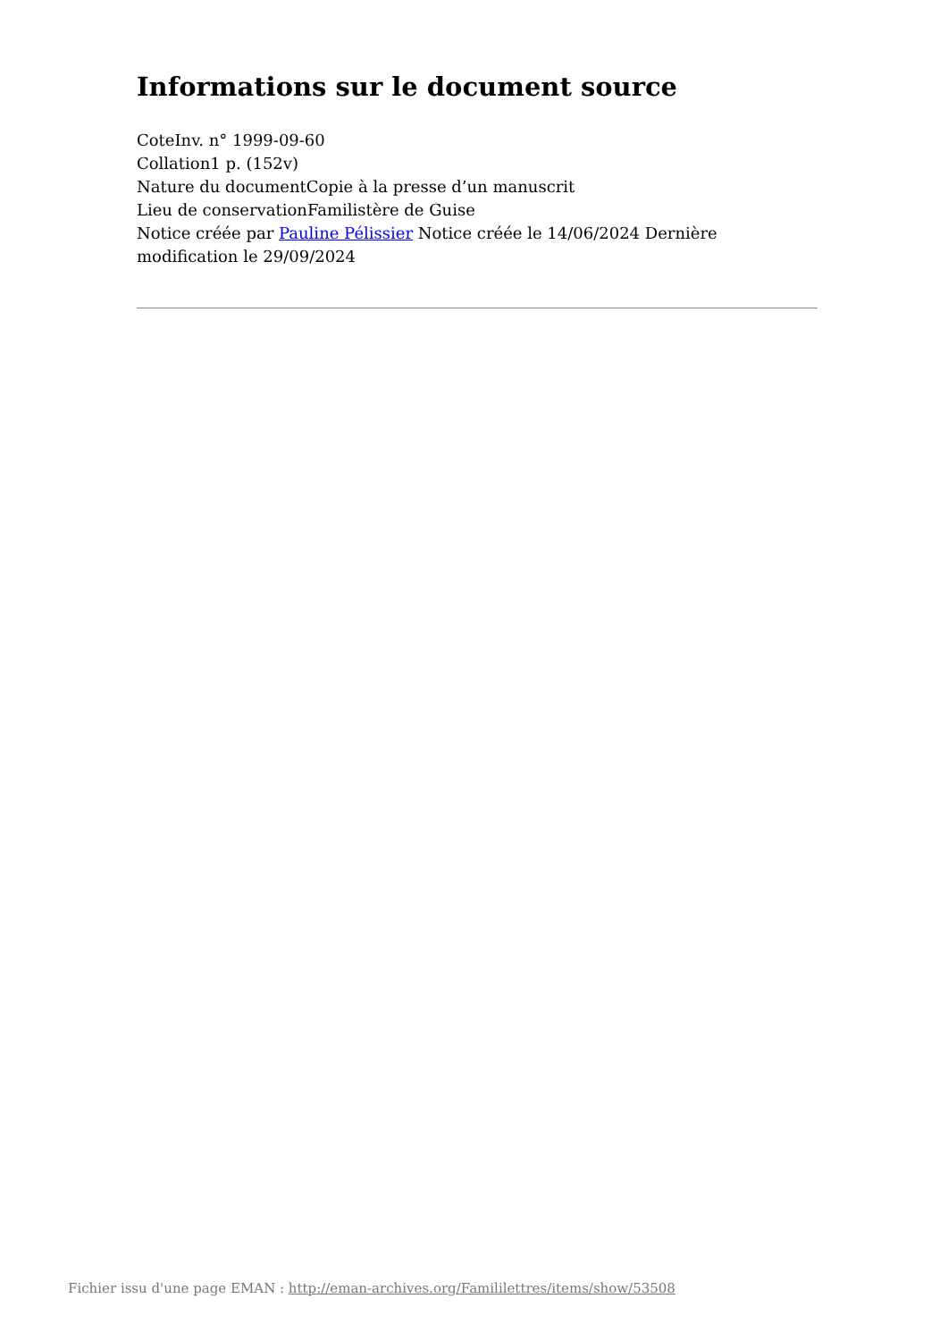Informations sur le document source
CoteInv. n° 1999-09-60
Collation1 p. (152v)
Nature du documentCopie à la presse d’un manuscrit
Lieu de conservationFamilistère de Guise
Notice créée par Pauline Pélissier Notice créée le 14/06/2024 Dernière modification le 29/09/2024
Fichier issu d'une page EMAN : http://eman-archives.org/Famililettres/items/show/53508